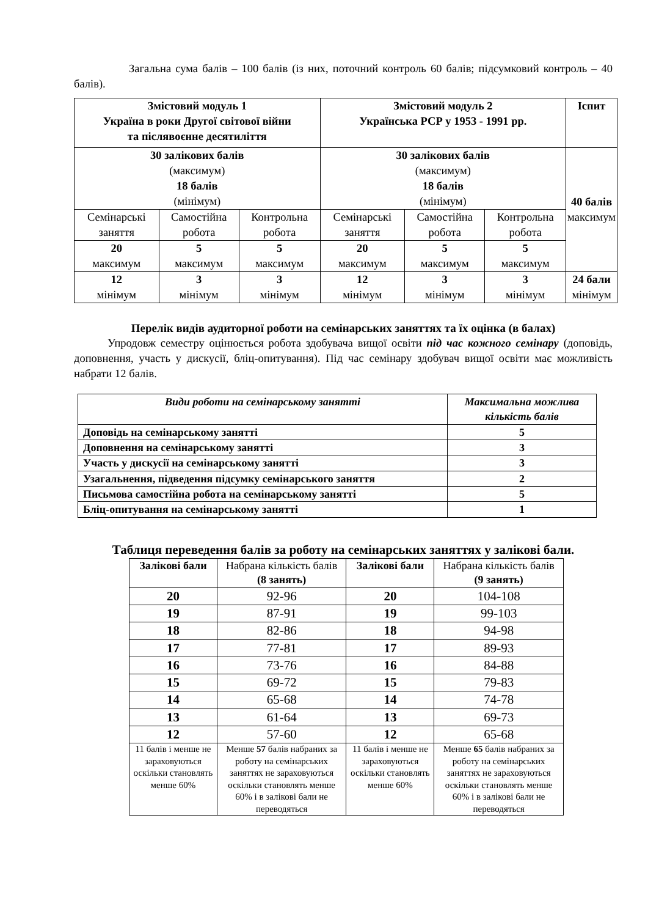Загальна сума балів – 100 балів (із них, поточний контроль 60 балів; підсумковий контроль – 40 балів).
| Змістовий модуль 1 Україна в роки Другої світової війни та післявоєнне десятиліття | | | Змістовий модуль 2 Українська РСР у 1953 - 1991 рр. | | | Іспит |
| --- | --- | --- | --- | --- | --- | --- |
| 30 залікових балів (максимум) 18 балів (мінімум) | | | 30 залікових балів (максимум) 18 балів (мінімум) | | | 40 балів максимум |
| Семінарські заняття | Самостійна робота | Контрольна робота | Семінарські заняття | Самостійна робота | Контрольна робота | |
| 20 максимум | 5 максимум | 5 максимум | 20 максимум | 5 максимум | 5 максимум | |
| 12 мінімум | 3 мінімум | 3 мінімум | 12 мінімум | 3 мінімум | 3 мінімум | 24 бали мінімум |
Перелік видів аудиторної роботи на семінарських заняттях та їх оцінка (в балах)
Упродовж семестру оцінюється робота здобувача вищої освіти під час кожного семінару (доповідь, доповнення, участь у дискусії, бліц-опитування). Під час семінару здобувач вищої освіти має можливість набрати 12 балів.
| Види роботи на семінарському занятті | Максимальна можлива кількість балів |
| --- | --- |
| Доповідь на семінарському занятті | 5 |
| Доповнення на семінарському занятті | 3 |
| Участь у дискусії на семінарському занятті | 3 |
| Узагальнення, підведення підсумку семінарського заняття | 2 |
| Письмова самостійна робота на семінарському занятті | 5 |
| Бліц-опитування на семінарському занятті | 1 |
Таблиця переведення балів за роботу на семінарських заняттях у залікові бали.
| Залікові бали | Набрана кількість балів (8 занять) | Залікові бали | Набрана кількість балів (9 занять) |
| 20 | 92-96 | 20 | 104-108 |
| 19 | 87-91 | 19 | 99-103 |
| 18 | 82-86 | 18 | 94-98 |
| 17 | 77-81 | 17 | 89-93 |
| 16 | 73-76 | 16 | 84-88 |
| 15 | 69-72 | 15 | 79-83 |
| 14 | 65-68 | 14 | 74-78 |
| 13 | 61-64 | 13 | 69-73 |
| 12 | 57-60 | 12 | 65-68 |
| 11 балів і менше не зараховуються оскільки становлять менше 60% | Менше 57 балів набраних за роботу на семінарських заняттях не зараховуються оскільки становлять менше 60% і в залікові бали не переводяться | 11 балів і менше не зараховуються оскільки становлять менше 60% | Менше 65 балів набраних за роботу на семінарських заняттях не зараховуються оскільки становлять менше 60% і в залікові бали не переводяться |